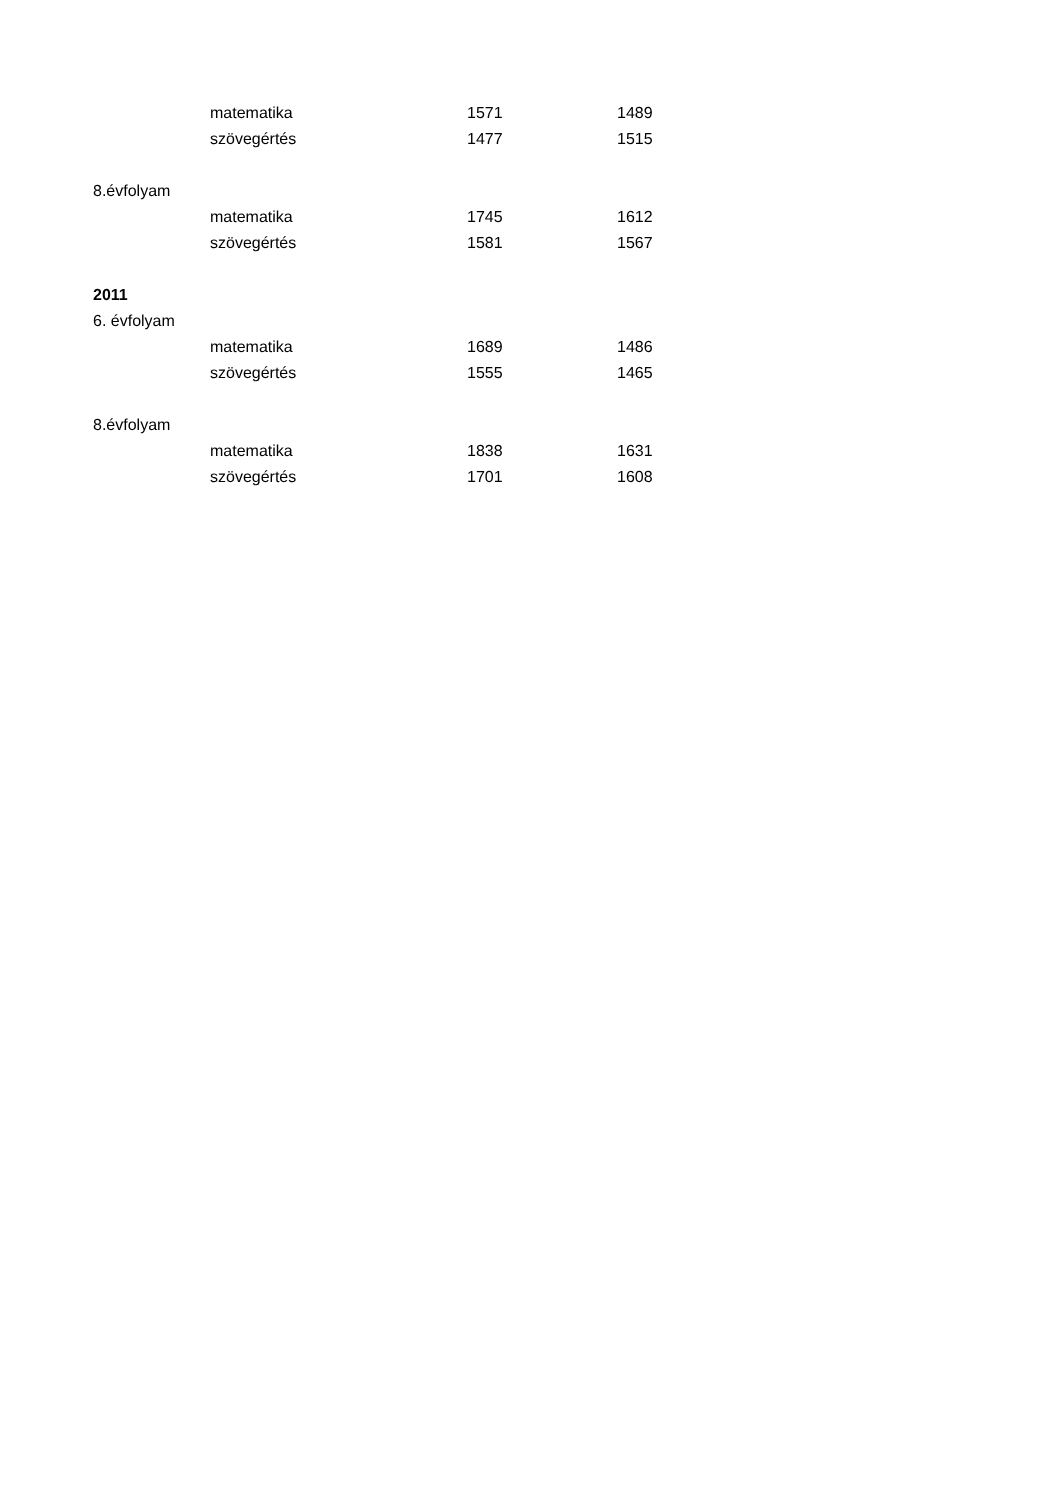| | matematika | 1571 | 1489 |
| | szövegértés | 1477 | 1515 |
| 8.évfolyam | | | |
| | matematika | 1745 | 1612 |
| | szövegértés | 1581 | 1567 |
| 2011 | | | |
| 6. évfolyam | | | |
| | matematika | 1689 | 1486 |
| | szövegértés | 1555 | 1465 |
| 8.évfolyam | | | |
| | matematika | 1838 | 1631 |
| | szövegértés | 1701 | 1608 |